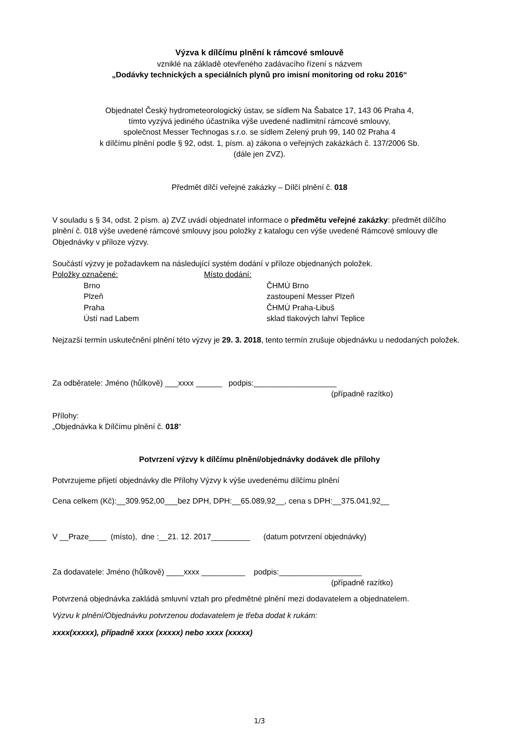Výzva k dílčímu plnění k rámcové smlouvě
vzniklé na základě otevřeného zadávacího řízení s názvem
„Dodávky technických a speciálních plynů pro imisní monitoring od roku 2016“
Objednatel Český hydrometeorologický ústav, se sídlem Na Šabatce 17, 143 06 Praha 4,
tímto vyzývá jediného účastníka výše uvedené nadlimitní rámcové smlouvy,
společnost Messer Technogas s.r.o. se sídlem Zelený pruh 99, 140 02 Praha 4
k dílčímu plnění podle § 92, odst. 1, písm. a) zákona o veřejných zakázkách č. 137/2006 Sb.
(dále jen ZVZ).
Předmět dílčí veřejné zakázky – Dílčí plnění č. 018
V souladu s § 34, odst. 2 písm. a) ZVZ uvádí objednatel informace o předmětu veřejné zakázky: předmět dílčího plnění č. 018 výše uvedené rámcové smlouvy jsou položky z katalogu cen výše uvedené Rámcové smlouvy dle Objednávky v příloze výzvy.
Součástí výzvy je požadavkem na následující systém dodání v příloze objednaných položek.
Položky označené: Místo dodání:
Brno ČHMÚ Brno
Plzeň zastoupení Messer Plzeň
Praha ČHMÚ Praha-Libuš
Ústí nad Labem sklad tlakových lahví Teplice
Nejzazší termín uskutečnění plnění této výzvy je 29. 3. 2018, tento termín zrušuje objednávku u nedodaných položek.
Za odběratele: Jméno (hůlkově) ___xxxx ______ podpis:___________________
(případně razítko)
Přílohy:
„Objednávka k Dílčímu plnění č. 018“
Potvrzení výzvy k dílčímu plnění/objednávky dodávek dle přílohy
Potvrzujeme přijetí objednávky dle Přílohy Výzvy k výše uvedenému dílčímu plnění
Cena celkem (Kč):__309.952,00___bez DPH, DPH:__65.089,92__, cena s DPH:__375.041,92__
V __Praze____ (místo), dne :__21. 12. 2017_________ (datum potvrzení objednávky)
Za dodavatele: Jméno (hůlkově) ____xxxx __________ podpis:___________________
(případně razítko)
Potvrzená objednávka zakládá smluvní vztah pro předmětné plnění mezi dodavatelem a objednatelem.
Výzvu k plnění/Objednávku potvrzenou dodavatelem je třeba dodat k rukám:
xxxx(xxxxx), případně xxxx (xxxxx) nebo xxxx (xxxxx)
1/3